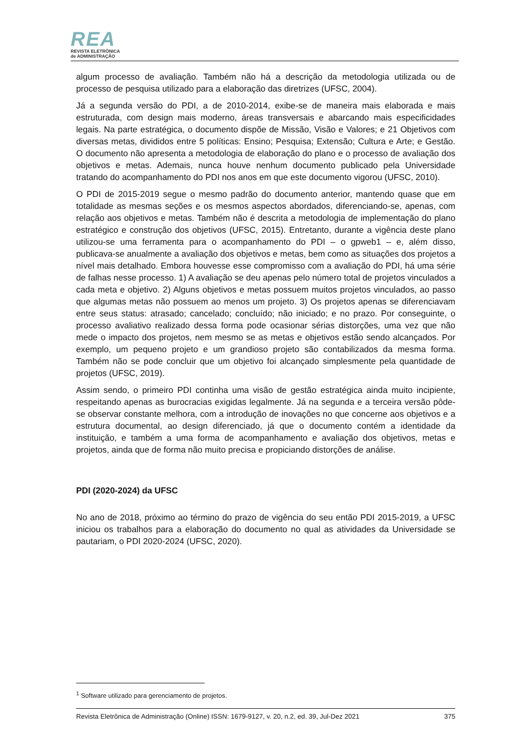REA
REVISTA ELETRÔNICA
de ADMINISTRAÇÃO
algum processo de avaliação. Também não há a descrição da metodologia utilizada ou de processo de pesquisa utilizado para a elaboração das diretrizes (UFSC, 2004).
Já a segunda versão do PDI, a de 2010-2014, exibe-se de maneira mais elaborada e mais estruturada, com design mais moderno, áreas transversais e abarcando mais especificidades legais. Na parte estratégica, o documento dispõe de Missão, Visão e Valores; e 21 Objetivos com diversas metas, divididos entre 5 políticas: Ensino; Pesquisa; Extensão; Cultura e Arte; e Gestão. O documento não apresenta a metodologia de elaboração do plano e o processo de avaliação dos objetivos e metas. Ademais, nunca houve nenhum documento publicado pela Universidade tratando do acompanhamento do PDI nos anos em que este documento vigorou (UFSC, 2010).
O PDI de 2015-2019 segue o mesmo padrão do documento anterior, mantendo quase que em totalidade as mesmas seções e os mesmos aspectos abordados, diferenciando-se, apenas, com relação aos objetivos e metas. Também não é descrita a metodologia de implementação do plano estratégico e construção dos objetivos (UFSC, 2015). Entretanto, durante a vigência deste plano utilizou-se uma ferramenta para o acompanhamento do PDI – o gpweb1 – e, além disso, publicava-se anualmente a avaliação dos objetivos e metas, bem como as situações dos projetos a nível mais detalhado. Embora houvesse esse compromisso com a avaliação do PDI, há uma série de falhas nesse processo. 1) A avaliação se deu apenas pelo número total de projetos vinculados a cada meta e objetivo. 2) Alguns objetivos e metas possuem muitos projetos vinculados, ao passo que algumas metas não possuem ao menos um projeto. 3) Os projetos apenas se diferenciavam entre seus status: atrasado; cancelado; concluído; não iniciado; e no prazo. Por conseguinte, o processo avaliativo realizado dessa forma pode ocasionar sérias distorções, uma vez que não mede o impacto dos projetos, nem mesmo se as metas e objetivos estão sendo alcançados. Por exemplo, um pequeno projeto e um grandioso projeto são contabilizados da mesma forma. Também não se pode concluir que um objetivo foi alcançado simplesmente pela quantidade de projetos (UFSC, 2019).
Assim sendo, o primeiro PDI continha uma visão de gestão estratégica ainda muito incipiente, respeitando apenas as burocracias exigidas legalmente. Já na segunda e a terceira versão pôde-se observar constante melhora, com a introdução de inovações no que concerne aos objetivos e a estrutura documental, ao design diferenciado, já que o documento contém a identidade da instituição, e também a uma forma de acompanhamento e avaliação dos objetivos, metas e projetos, ainda que de forma não muito precisa e propiciando distorções de análise.
PDI (2020-2024) da UFSC
No ano de 2018, próximo ao término do prazo de vigência do seu então PDI 2015-2019, a UFSC iniciou os trabalhos para a elaboração do documento no qual as atividades da Universidade se pautariam, o PDI 2020-2024 (UFSC, 2020).
<sup>1</sup> Software utilizado para gerenciamento de projetos.
Revista Eletrônica de Administração (Online) ISSN: 1679-9127, v. 20, n.2, ed. 39, Jul-Dez 2021 375